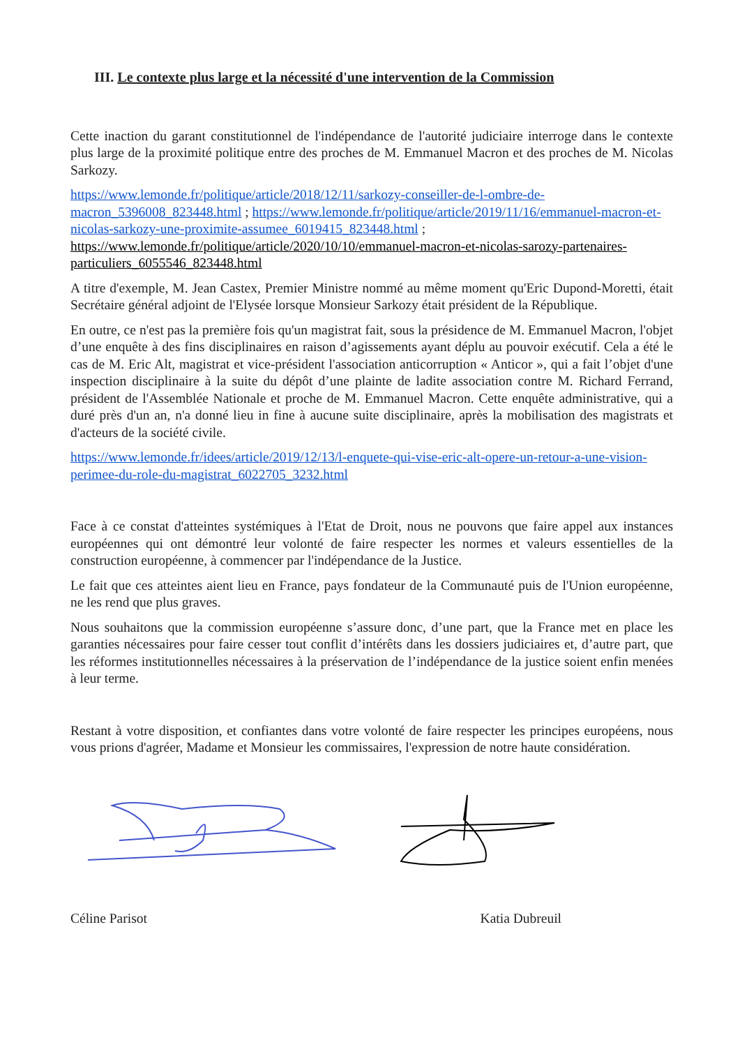III. Le contexte plus large et la nécessité d'une intervention de la Commission
Cette inaction du garant constitutionnel de l'indépendance de l'autorité judiciaire interroge dans le contexte plus large de la proximité politique entre des proches de M. Emmanuel Macron et des proches de M. Nicolas Sarkozy.
https://www.lemonde.fr/politique/article/2018/12/11/sarkozy-conseiller-de-l-ombre-de-macron_5396008_823448.html ; https://www.lemonde.fr/politique/article/2019/11/16/emmanuel-macron-et-nicolas-sarkozy-une-proximite-assumee_6019415_823448.html ; https://www.lemonde.fr/politique/article/2020/10/10/emmanuel-macron-et-nicolas-sarozy-partenaires-particuliers_6055546_823448.html
A titre d'exemple, M. Jean Castex, Premier Ministre nommé au même moment qu'Eric Dupond-Moretti, était Secrétaire général adjoint de l'Elysée lorsque Monsieur Sarkozy était président de la République.
En outre, ce n'est pas la première fois qu'un magistrat fait, sous la présidence de M. Emmanuel Macron, l'objet d’une enquête à des fins disciplinaires en raison d’agissements ayant déplu au pouvoir exécutif. Cela a été le cas de M. Eric Alt, magistrat et vice-président l'association anticorruption « Anticor », qui a fait l’objet d'une inspection disciplinaire à la suite du dépôt d’une plainte de ladite association contre M. Richard Ferrand, président de l'Assemblée Nationale et proche de M. Emmanuel Macron. Cette enquête administrative, qui a duré près d'un an, n'a donné lieu in fine à aucune suite disciplinaire, après la mobilisation des magistrats et d'acteurs de la société civile.
https://www.lemonde.fr/idees/article/2019/12/13/l-enquete-qui-vise-eric-alt-opere-un-retour-a-une-vision-perimee-du-role-du-magistrat_6022705_3232.html
Face à ce constat d'atteintes systémiques à l'Etat de Droit, nous ne pouvons que faire appel aux instances européennes qui ont démontré leur volonté de faire respecter les normes et valeurs essentielles de la construction européenne, à commencer par l'indépendance de la Justice.
Le fait que ces atteintes aient lieu en France, pays fondateur de la Communauté puis de l'Union européenne, ne les rend que plus graves.
Nous souhaitons que la commission européenne s’assure donc, d’une part, que la France met en place les garanties nécessaires pour faire cesser tout conflit d’intérêts dans les dossiers judiciaires et, d’autre part, que les réformes institutionnelles nécessaires à la préservation de l’indépendance de la justice soient enfin menées à leur terme.
Restant à votre disposition, et confiantes dans votre volonté de faire respecter les principes européens, nous vous prions d'agréer, Madame et Monsieur les commissaires, l'expression de notre haute considération.
Céline Parisot Katia Dubreuil